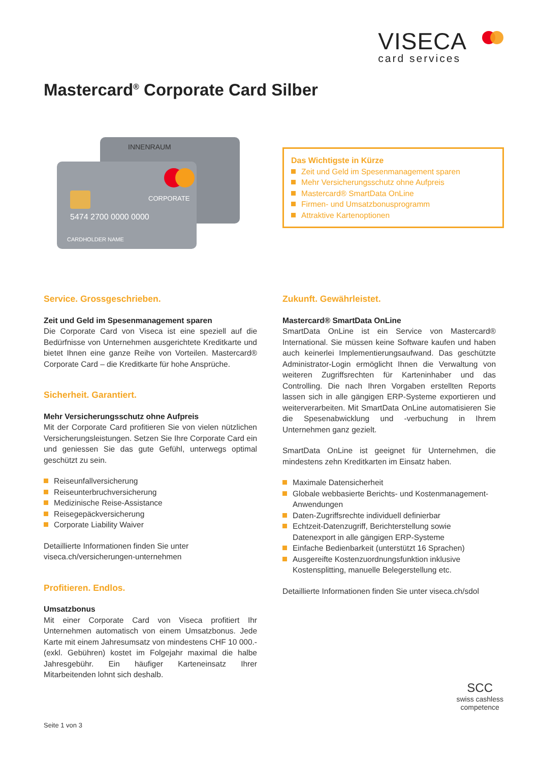VISECA
card services
Mastercard<sup>®</sup> Corporate Card Silber
CORPORATE
5474 2700 0000 0000
CARDHOLDER NAME
INNENRAUM
Das Wichtigste in Kürze
Zeit und Geld im Spesenmanagement sparen
Mehr Versicherungsschutz ohne Aufpreis
Mastercard® SmartData OnLine
Firmen- und Umsatzbonusprogramm
Attraktive Kartenoptionen
Service. Grossgeschrieben.
Zeit und Geld im Spesenmanagement sparen
Die Corporate Card von Viseca ist eine speziell auf die Bedürfnisse von Unternehmen ausgerichtete Kreditkarte und bietet Ihnen eine ganze Reihe von Vorteilen. Mastercard® Corporate Card – die Kreditkarte für hohe Ansprüche.
Sicherheit. Garantiert.
Mehr Versicherungsschutz ohne Aufpreis
Mit der Corporate Card profitieren Sie von vielen nützlichen Versicherungsleistungen. Setzen Sie Ihre Corporate Card ein und geniessen Sie das gute Gefühl, unterwegs optimal geschützt zu sein.
Reiseunfallversicherung
Reiseunterbruchversicherung
Medizinische Reise-Assistance
Reisegepäckversicherung
Corporate Liability Waiver
Detaillierte Informationen finden Sie unter
viseca.ch/versicherungen-unternehmen
Profitieren. Endlos.
Umsatzbonus
Mit einer Corporate Card von Viseca profitiert Ihr Unternehmen automatisch von einem Umsatzbonus. Jede Karte mit einem Jahresumsatz von mindestens CHF 10 000.- (exkl. Gebühren) kostet im Folgejahr maximal die halbe Jahresgebühr. Ein häufiger Karteneinsatz Ihrer Mitarbeitenden lohnt sich deshalb.
Zukunft. Gewährleistet.
Mastercard® SmartData OnLine
SmartData OnLine ist ein Service von Mastercard® International. Sie müssen keine Software kaufen und haben auch keinerlei Implementierungsaufwand. Das geschützte Administrator-Login ermöglicht Ihnen die Verwaltung von weiteren Zugriffsrechten für Karteninhaber und das Controlling. Die nach Ihren Vorgaben erstellten Reports lassen sich in alle gängigen ERP-Systeme exportieren und weiterverarbeiten. Mit SmartData OnLine automatisieren Sie die Spesenabwicklung und -verbuchung in Ihrem Unternehmen ganz gezielt.
SmartData OnLine ist geeignet für Unternehmen, die mindestens zehn Kreditkarten im Einsatz haben.
Maximale Datensicherheit
Globale webbasierte Berichts- und Kostenmanagement-Anwendungen
Daten-Zugriffsrechte individuell definierbar
Echtzeit-Datenzugriff, Berichterstellung sowie Datenexport in alle gängigen ERP-Systeme
Einfache Bedienbarkeit (unterstützt 16 Sprachen)
Ausgereifte Kostenzuordnungsfunktion inklusive Kostensplitting, manuelle Belegerstellung etc.
Detaillierte Informationen finden Sie unter viseca.ch/sdol
Seite 1 von 3
SCC
swiss cashless
competence